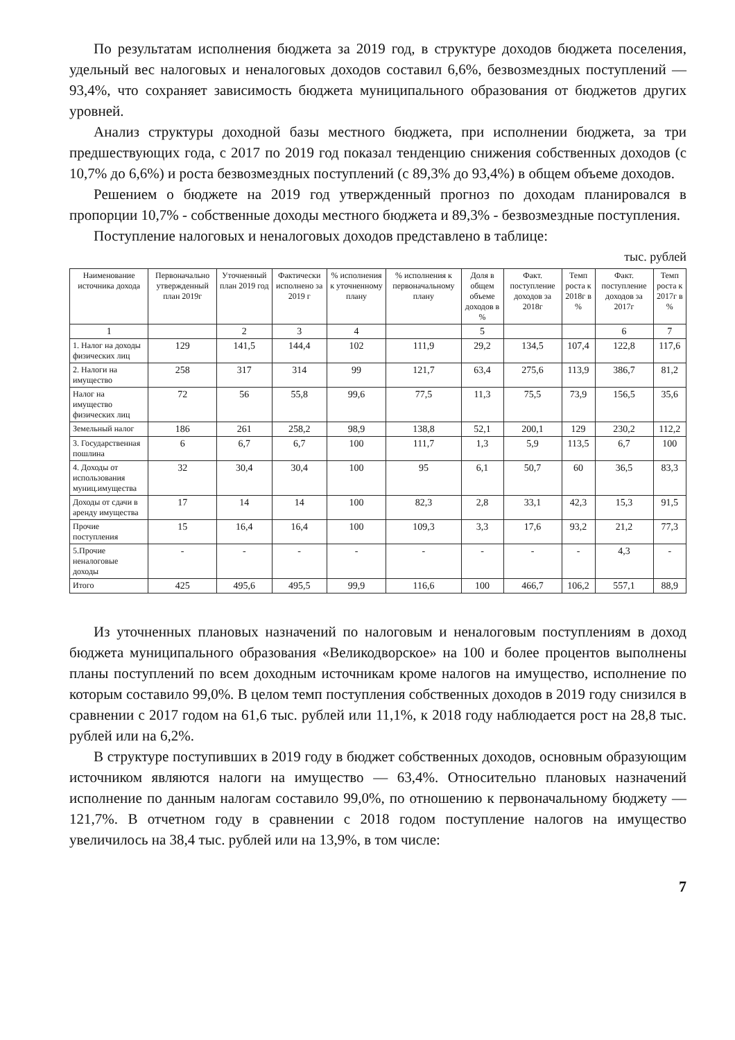По результатам исполнения бюджета за 2019 год, в структуре доходов бюджета поселения, удельный вес налоговых и неналоговых доходов составил 6,6%, безвозмездных поступлений — 93,4%, что сохраняет зависимость бюджета муниципального образования от бюджетов других уровней.
Анализ структуры доходной базы местного бюджета, при исполнении бюджета, за три предшествующих года, с 2017 по 2019 год показал тенденцию снижения собственных доходов (с 10,7% до 6,6%) и роста безвозмездных поступлений (с 89,3% до 93,4%) в общем объеме доходов.
Решением о бюджете на 2019 год утвержденный прогноз по доходам планировался в пропорции 10,7% - собственные доходы местного бюджета и 89,3% - безвозмездные поступления.
Поступление налоговых и неналоговых доходов представлено в таблице:
тыс. рублей
| Наименование источника дохода | Первоначально утвержденный план 2019г | Уточненный план 2019 год | Фактически исполнено за 2019 г | % исполнения к уточненному плану | % исполнения к первоначальному плану | Доля в общем объеме доходов в % | Факт. поступление доходов за 2018г | Темп роста к 2018г в % | Факт. поступление доходов за 2017г | Темп роста к 2017г в % |
| --- | --- | --- | --- | --- | --- | --- | --- | --- | --- | --- |
| 1 | | 2 | 3 | 4 | | 5 | | | 6 | 7 |
| 1. Налог на доходы физических лиц | 129 | 141,5 | 144,4 | 102 | 111,9 | 29,2 | 134,5 | 107,4 | 122,8 | 117,6 |
| 2. Налоги на имущество | 258 | 317 | 314 | 99 | 121,7 | 63,4 | 275,6 | 113,9 | 386,7 | 81,2 |
| Налог на имущество физических лиц | 72 | 56 | 55,8 | 99,6 | 77,5 | 11,3 | 75,5 | 73,9 | 156,5 | 35,6 |
| Земельный налог | 186 | 261 | 258,2 | 98,9 | 138,8 | 52,1 | 200,1 | 129 | 230,2 | 112,2 |
| 3. Государственная пошлина | 6 | 6,7 | 6,7 | 100 | 111,7 | 1,3 | 5,9 | 113,5 | 6,7 | 100 |
| 4. Доходы от использования муниц.имущества | 32 | 30,4 | 30,4 | 100 | 95 | 6,1 | 50,7 | 60 | 36,5 | 83,3 |
| Доходы от сдачи в аренду имущества | 17 | 14 | 14 | 100 | 82,3 | 2,8 | 33,1 | 42,3 | 15,3 | 91,5 |
| Прочие поступления | 15 | 16,4 | 16,4 | 100 | 109,3 | 3,3 | 17,6 | 93,2 | 21,2 | 77,3 |
| 5.Прочие неналоговые доходы | - | - | - | - | - | - | - | - | 4,3 | - |
| Итого | 425 | 495,6 | 495,5 | 99,9 | 116,6 | 100 | 466,7 | 106,2 | 557,1 | 88,9 |
Из уточненных плановых назначений по налоговым и неналоговым поступлениям в доход бюджета муниципального образования «Великодворское» на 100 и более процентов выполнены планы поступлений по всем доходным источникам кроме налогов на имущество, исполнение по которым составило 99,0%. В целом темп поступления собственных доходов в 2019 году снизился в сравнении с 2017 годом на 61,6 тыс. рублей или 11,1%, к 2018 году наблюдается рост на 28,8 тыс. рублей или на 6,2%.
В структуре поступивших в 2019 году в бюджет собственных доходов, основным образующим источником являются налоги на имущество — 63,4%. Относительно плановых назначений исполнение по данным налогам составило 99,0%, по отношению к первоначальному бюджету — 121,7%. В отчетном году в сравнении с 2018 годом поступление налогов на имущество увеличилось на 38,4 тыс. рублей или на 13,9%, в том числе:
7